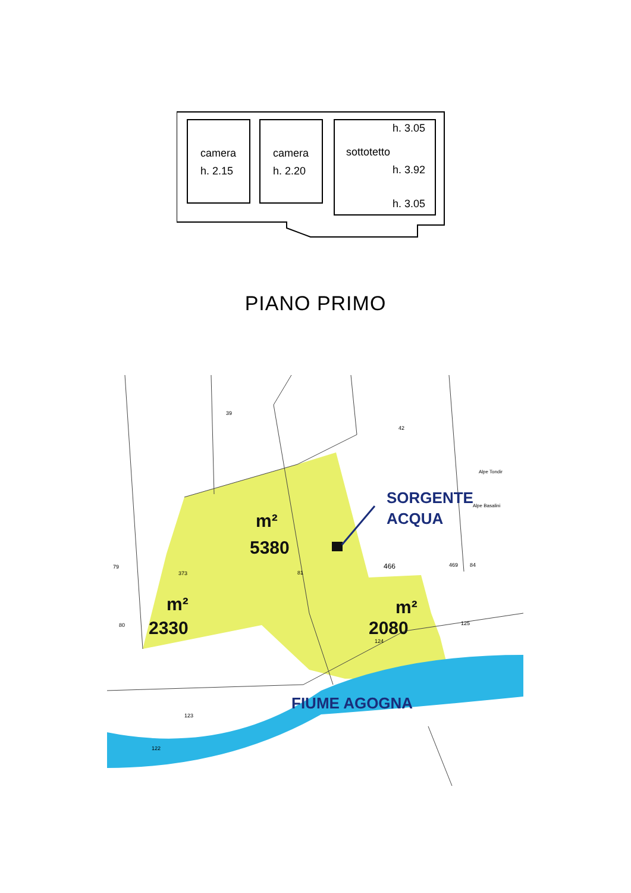camera
h. 2.15
camera
h. 2.20
h. 3.05
sottotetto
h. 3.92
h. 3.05
PIANO PRIMO
39
42
79
373
81
466
80
124
125
123
122
Alpe Tondir
Alpe Basalini
469
84
m²
5380
m²
2330
m²
2080
SORGENTE
ACQUA
FIUME AGOGNA